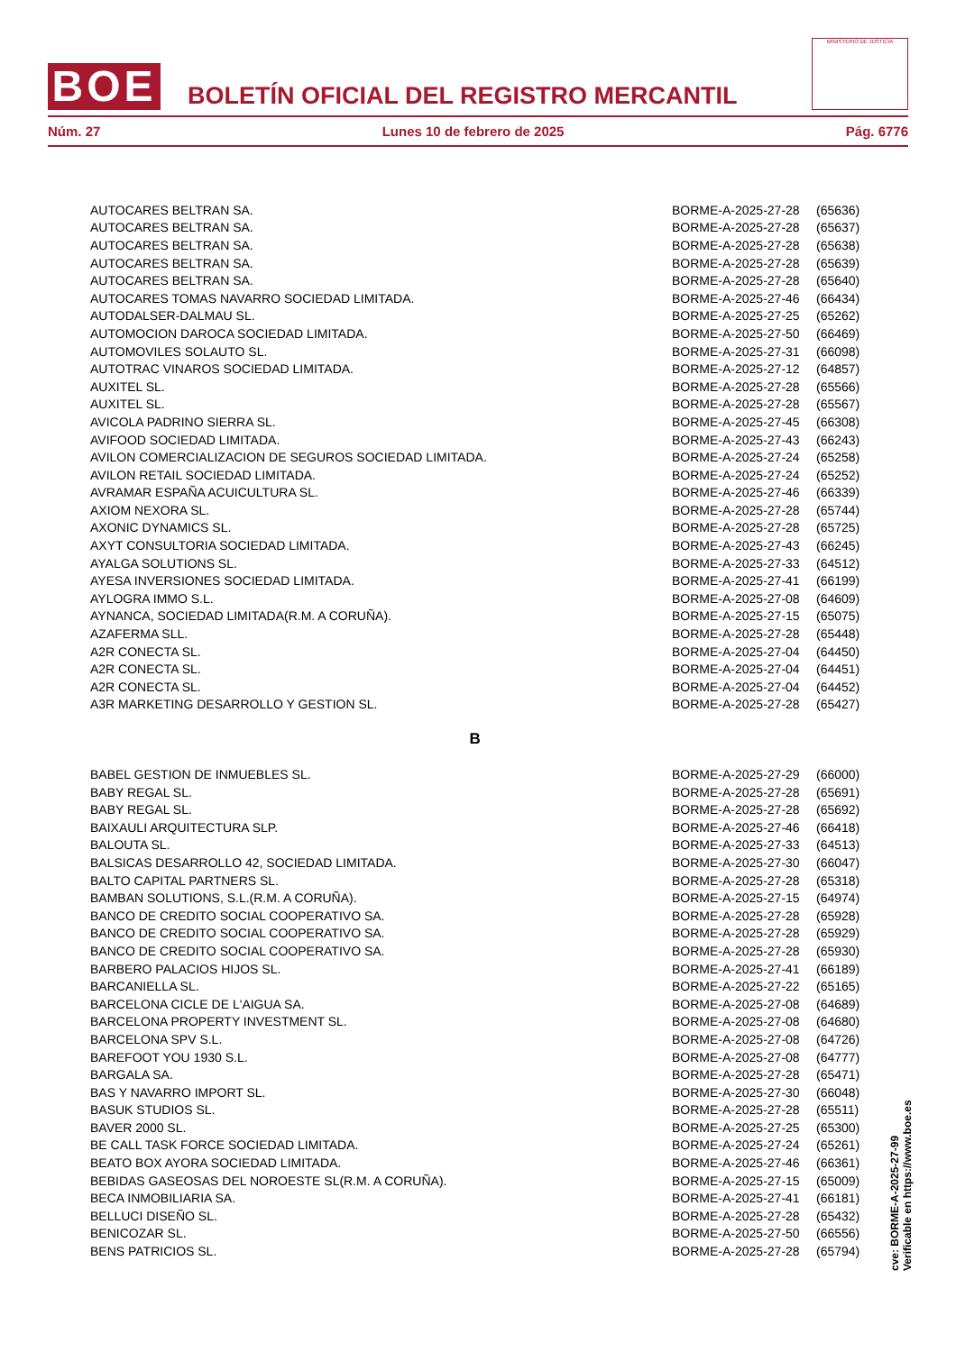BOE
BOLETÍN OFICIAL DEL REGISTRO MERCANTIL
MINISTERIO DE JUSTICIA
Núm. 27 Lunes 10 de febrero de 2025 Pág. 6776
| AUTOCARES BELTRAN SA. | BORME-A-2025-27-28 | (65636) |
| AUTOCARES BELTRAN SA. | BORME-A-2025-27-28 | (65637) |
| AUTOCARES BELTRAN SA. | BORME-A-2025-27-28 | (65638) |
| AUTOCARES BELTRAN SA. | BORME-A-2025-27-28 | (65639) |
| AUTOCARES BELTRAN SA. | BORME-A-2025-27-28 | (65640) |
| AUTOCARES TOMAS NAVARRO SOCIEDAD LIMITADA. | BORME-A-2025-27-46 | (66434) |
| AUTODALSER-DALMAU SL. | BORME-A-2025-27-25 | (65262) |
| AUTOMOCION DAROCA SOCIEDAD LIMITADA. | BORME-A-2025-27-50 | (66469) |
| AUTOMOVILES SOLAUTO SL. | BORME-A-2025-27-31 | (66098) |
| AUTOTRAC VINAROS SOCIEDAD LIMITADA. | BORME-A-2025-27-12 | (64857) |
| AUXITEL SL. | BORME-A-2025-27-28 | (65566) |
| AUXITEL SL. | BORME-A-2025-27-28 | (65567) |
| AVICOLA PADRINO SIERRA SL. | BORME-A-2025-27-45 | (66308) |
| AVIFOOD SOCIEDAD LIMITADA. | BORME-A-2025-27-43 | (66243) |
| AVILON COMERCIALIZACION DE SEGUROS SOCIEDAD LIMITADA. | BORME-A-2025-27-24 | (65258) |
| AVILON RETAIL SOCIEDAD LIMITADA. | BORME-A-2025-27-24 | (65252) |
| AVRAMAR ESPAÑA ACUICULTURA SL. | BORME-A-2025-27-46 | (66339) |
| AXIOM NEXORA SL. | BORME-A-2025-27-28 | (65744) |
| AXONIC DYNAMICS SL. | BORME-A-2025-27-28 | (65725) |
| AXYT CONSULTORIA SOCIEDAD LIMITADA. | BORME-A-2025-27-43 | (66245) |
| AYALGA SOLUTIONS SL. | BORME-A-2025-27-33 | (64512) |
| AYESA INVERSIONES SOCIEDAD LIMITADA. | BORME-A-2025-27-41 | (66199) |
| AYLOGRA IMMO S.L. | BORME-A-2025-27-08 | (64609) |
| AYNANCA, SOCIEDAD LIMITADA(R.M. A CORUÑA). | BORME-A-2025-27-15 | (65075) |
| AZAFERMA SLL. | BORME-A-2025-27-28 | (65448) |
| A2R CONECTA SL. | BORME-A-2025-27-04 | (64450) |
| A2R CONECTA SL. | BORME-A-2025-27-04 | (64451) |
| A2R CONECTA SL. | BORME-A-2025-27-04 | (64452) |
| A3R MARKETING DESARROLLO Y GESTION SL. | BORME-A-2025-27-28 | (65427) |
| B | | |
| BABEL GESTION DE INMUEBLES SL. | BORME-A-2025-27-29 | (66000) |
| BABY REGAL SL. | BORME-A-2025-27-28 | (65691) |
| BABY REGAL SL. | BORME-A-2025-27-28 | (65692) |
| BAIXAULI ARQUITECTURA SLP. | BORME-A-2025-27-46 | (66418) |
| BALOUTA SL. | BORME-A-2025-27-33 | (64513) |
| BALSICAS DESARROLLO 42, SOCIEDAD LIMITADA. | BORME-A-2025-27-30 | (66047) |
| BALTO CAPITAL PARTNERS SL. | BORME-A-2025-27-28 | (65318) |
| BAMBAN SOLUTIONS, S.L.(R.M. A CORUÑA). | BORME-A-2025-27-15 | (64974) |
| BANCO DE CREDITO SOCIAL COOPERATIVO SA. | BORME-A-2025-27-28 | (65928) |
| BANCO DE CREDITO SOCIAL COOPERATIVO SA. | BORME-A-2025-27-28 | (65929) |
| BANCO DE CREDITO SOCIAL COOPERATIVO SA. | BORME-A-2025-27-28 | (65930) |
| BARBERO PALACIOS HIJOS SL. | BORME-A-2025-27-41 | (66189) |
| BARCANIELLA SL. | BORME-A-2025-27-22 | (65165) |
| BARCELONA CICLE DE L'AIGUA SA. | BORME-A-2025-27-08 | (64689) |
| BARCELONA PROPERTY INVESTMENT SL. | BORME-A-2025-27-08 | (64680) |
| BARCELONA SPV S.L. | BORME-A-2025-27-08 | (64726) |
| BAREFOOT YOU 1930 S.L. | BORME-A-2025-27-08 | (64777) |
| BARGALA SA. | BORME-A-2025-27-28 | (65471) |
| BAS Y NAVARRO IMPORT SL. | BORME-A-2025-27-30 | (66048) |
| BASUK STUDIOS SL. | BORME-A-2025-27-28 | (65511) |
| BAVER 2000 SL. | BORME-A-2025-27-25 | (65300) |
| BE CALL TASK FORCE SOCIEDAD LIMITADA. | BORME-A-2025-27-24 | (65261) |
| BEATO BOX AYORA SOCIEDAD LIMITADA. | BORME-A-2025-27-46 | (66361) |
| BEBIDAS GASEOSAS DEL NOROESTE SL(R.M. A CORUÑA). | BORME-A-2025-27-15 | (65009) |
| BECA INMOBILIARIA SA. | BORME-A-2025-27-41 | (66181) |
| BELLUCI DISEÑO SL. | BORME-A-2025-27-28 | (65432) |
| BENICOZAR SL. | BORME-A-2025-27-50 | (66556) |
| BENS PATRICIOS SL. | BORME-A-2025-27-28 | (65794) |
cve: BORME-A-2025-27-99
Verificable en https://www.boe.es